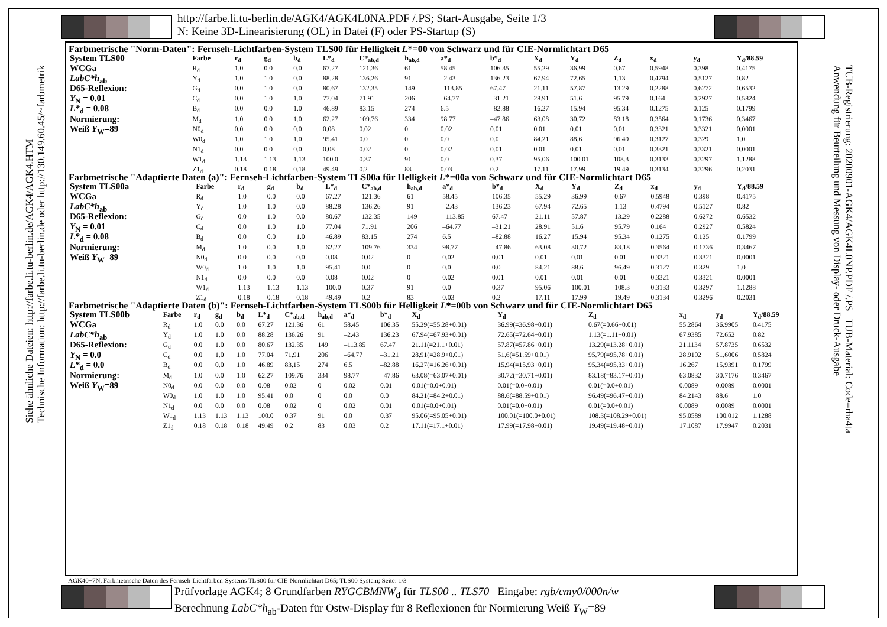http://farbe.li.tu-berlin.de/AGK4/AGK4L0NA.PDF /.PS; Start-Ausgabe, Seite 1/3
N: Keine 3D-Linearisierung (OL) in Datei (F) oder PS-Startup (S)
Siehe ähnliche Dateien: http://farbe.li.tu-berlin.de/AGK4/AGK4.HTM
Technische Information: http://farbe.li.tu-berlin.de oder http://130.149.60.45/~farbmetrik
TUB-Registrierung: 20200901-AGK4/AGK4L0NP.PDF /.PS TUB-Material: Code=rha4ta
Anwendung für Beurteilung und Messung von Display- oder Druck-Ausgabe
Farbmetrische "Norm-Daten": Fernseh-Lichtfarben-System TLS00 für Helligkeit L*=00 von Schwarz und für CIE-Normlichtart D65
| System TLS00 | Farbe | r<sub>d</sub> | g<sub>d</sub> | b<sub>d</sub> | L*<sub>d</sub> | C*<sub>ab,d</sub> | h<sub>ab,d</sub> | a*<sub>d</sub> | b*<sub>d</sub> | X<sub>d</sub> | Y<sub>d</sub> | Z<sub>d</sub> | x<sub>d</sub> | y<sub>d</sub> | Y<sub>d</sub>/88.59 |
| --- | --- | --- | --- | --- | --- | --- | --- | --- | --- | --- | --- | --- | --- | --- | --- |
| WCGa | R<sub>d</sub> | 1.0 | 0.0 | 0.0 | 67.27 | 121.36 | 61 | 58.45 | 106.35 | 55.29 | 36.99 | 0.67 | 0.5948 | 0.398 | 0.4175 |
| LabC*h<sub>ab</sub> | Y<sub>d</sub> | 1.0 | 1.0 | 0.0 | 88.28 | 136.26 | 91 | –2.43 | 136.23 | 67.94 | 72.65 | 1.13 | 0.4794 | 0.5127 | 0.82 |
| D65-Reflexion: | G<sub>d</sub> | 0.0 | 1.0 | 0.0 | 80.67 | 132.35 | 149 | –113.85 | 67.47 | 21.11 | 57.87 | 13.29 | 0.2288 | 0.6272 | 0.6532 |
| Y<sub>N</sub> = 0.01 | C<sub>d</sub> | 0.0 | 1.0 | 1.0 | 77.04 | 71.91 | 206 | –64.77 | –31.21 | 28.91 | 51.6 | 95.79 | 0.164 | 0.2927 | 0.5824 |
| L*<sub>d</sub> = 0.08 | B<sub>d</sub> | 0.0 | 0.0 | 1.0 | 46.89 | 83.15 | 274 | 6.5 | –82.88 | 16.27 | 15.94 | 95.34 | 0.1275 | 0.125 | 0.1799 |
| Normierung: | M<sub>d</sub> | 1.0 | 0.0 | 1.0 | 62.27 | 109.76 | 334 | 98.77 | –47.86 | 63.08 | 30.72 | 83.18 | 0.3564 | 0.1736 | 0.3467 |
| Weiß Y<sub>W</sub>=89 | N0<sub>d</sub> | 0.0 | 0.0 | 0.0 | 0.08 | 0.02 | 0 | 0.02 | 0.01 | 0.01 | 0.01 | 0.01 | 0.3321 | 0.3321 | 0.0001 |
| | W0<sub>d</sub> | 1.0 | 1.0 | 1.0 | 95.41 | 0.0 | 0 | 0.0 | 0.0 | 84.21 | 88.6 | 96.49 | 0.3127 | 0.329 | 1.0 |
| | N1<sub>d</sub> | 0.0 | 0.0 | 0.0 | 0.08 | 0.02 | 0 | 0.02 | 0.01 | 0.01 | 0.01 | 0.01 | 0.3321 | 0.3321 | 0.0001 |
| | W1<sub>d</sub> | 1.13 | 1.13 | 1.13 | 100.0 | 0.37 | 91 | 0.0 | 0.37 | 95.06 | 100.01 | 108.3 | 0.3133 | 0.3297 | 1.1288 |
| | Z1<sub>d</sub> | 0.18 | 0.18 | 0.18 | 49.49 | 0.2 | 83 | 0.03 | 0.2 | 17.11 | 17.99 | 19.49 | 0.3134 | 0.3296 | 0.2031 |
Farbmetrische "Adaptierte Daten (a)": Fernseh-Lichtfarben-System TLS00a für Helligkeit L*=00a von Schwarz und für CIE-Normlichtart D65
| System TLS00a | Farbe | r<sub>d</sub> | g<sub>d</sub> | b<sub>d</sub> | L*<sub>d</sub> | C*<sub>ab,d</sub> | h<sub>ab,d</sub> | a*<sub>d</sub> | b*<sub>d</sub> | X<sub>d</sub> | Y<sub>d</sub> | Z<sub>d</sub> | x<sub>d</sub> | y<sub>d</sub> | Y<sub>d</sub>/88.59 |
| --- | --- | --- | --- | --- | --- | --- | --- | --- | --- | --- | --- | --- | --- | --- | --- |
| WCGa | R<sub>d</sub> | 1.0 | 0.0 | 0.0 | 67.27 | 121.36 | 61 | 58.45 | 106.35 | 55.29 | 36.99 | 0.67 | 0.5948 | 0.398 | 0.4175 |
| LabC*h<sub>ab</sub> | Y<sub>d</sub> | 1.0 | 1.0 | 0.0 | 88.28 | 136.26 | 91 | –2.43 | 136.23 | 67.94 | 72.65 | 1.13 | 0.4794 | 0.5127 | 0.82 |
| D65-Reflexion: | G<sub>d</sub> | 0.0 | 1.0 | 0.0 | 80.67 | 132.35 | 149 | –113.85 | 67.47 | 21.11 | 57.87 | 13.29 | 0.2288 | 0.6272 | 0.6532 |
| Y<sub>N</sub> = 0.01 | C<sub>d</sub> | 0.0 | 1.0 | 1.0 | 77.04 | 71.91 | 206 | –64.77 | –31.21 | 28.91 | 51.6 | 95.79 | 0.164 | 0.2927 | 0.5824 |
| L*<sub>d</sub> = 0.08 | B<sub>d</sub> | 0.0 | 0.0 | 1.0 | 46.89 | 83.15 | 274 | 6.5 | –82.88 | 16.27 | 15.94 | 95.34 | 0.1275 | 0.125 | 0.1799 |
| Normierung: | M<sub>d</sub> | 1.0 | 0.0 | 1.0 | 62.27 | 109.76 | 334 | 98.77 | –47.86 | 63.08 | 30.72 | 83.18 | 0.3564 | 0.1736 | 0.3467 |
| Weiß Y<sub>W</sub>=89 | N0<sub>d</sub> | 0.0 | 0.0 | 0.0 | 0.08 | 0.02 | 0 | 0.02 | 0.01 | 0.01 | 0.01 | 0.01 | 0.3321 | 0.3321 | 0.0001 |
| | W0<sub>d</sub> | 1.0 | 1.0 | 1.0 | 95.41 | 0.0 | 0 | 0.0 | 0.0 | 84.21 | 88.6 | 96.49 | 0.3127 | 0.329 | 1.0 |
| | N1<sub>d</sub> | 0.0 | 0.0 | 0.0 | 0.08 | 0.02 | 0 | 0.02 | 0.01 | 0.01 | 0.01 | 0.01 | 0.3321 | 0.3321 | 0.0001 |
| | W1<sub>d</sub> | 1.13 | 1.13 | 1.13 | 100.0 | 0.37 | 91 | 0.0 | 0.37 | 95.06 | 100.01 | 108.3 | 0.3133 | 0.3297 | 1.1288 |
| | Z1<sub>d</sub> | 0.18 | 0.18 | 0.18 | 49.49 | 0.2 | 83 | 0.03 | 0.2 | 17.11 | 17.99 | 19.49 | 0.3134 | 0.3296 | 0.2031 |
Farbmetrische "Adaptierte Daten (b)": Fernseh-Lichtfarben-System TLS00b für Helligkeit L*=00b von Schwarz und für CIE-Normlichtart D65
| System TLS00b | Farbe | r<sub>d</sub> | g<sub>d</sub> | b<sub>d</sub> | L*<sub>d</sub> | C*<sub>ab,d</sub> | h<sub>ab,d</sub> | a*<sub>d</sub> | b*<sub>d</sub> | X<sub>d</sub> | Y<sub>d</sub> | Z<sub>d</sub> | x<sub>d</sub> | y<sub>d</sub> | Y<sub>d</sub>/88.59 |
| --- | --- | --- | --- | --- | --- | --- | --- | --- | --- | --- | --- | --- | --- | --- | --- |
| WCGa | R<sub>d</sub> | 1.0 | 0.0 | 0.0 | 67.27 | 121.36 | 61 | 58.45 | 106.35 | 55.29(=55.28+0.01) | 36.99(=36.98+0.01) | 0.67(=0.66+0.01) | 55.2864 | 36.9905 | 0.4175 |
| LabC*h<sub>ab</sub> | Y<sub>d</sub> | 1.0 | 1.0 | 0.0 | 88.28 | 136.26 | 91 | –2.43 | 136.23 | 67.94(=67.93+0.01) | 72.65(=72.64+0.01) | 1.13(=1.11+0.01) | 67.9385 | 72.652 | 0.82 |
| D65-Reflexion: | G<sub>d</sub> | 0.0 | 1.0 | 0.0 | 80.67 | 132.35 | 149 | –113.85 | 67.47 | 21.11(=21.1+0.01) | 57.87(=57.86+0.01) | 13.29(=13.28+0.01) | 21.1134 | 57.8735 | 0.6532 |
| Y<sub>N</sub> = 0.0 | C<sub>d</sub> | 0.0 | 1.0 | 1.0 | 77.04 | 71.91 | 206 | –64.77 | –31.21 | 28.91(=28.9+0.01) | 51.6(=51.59+0.01) | 95.79(=95.78+0.01) | 28.9102 | 51.6006 | 0.5824 |
| L*<sub>d</sub> = 0.0 | B<sub>d</sub> | 0.0 | 0.0 | 1.0 | 46.89 | 83.15 | 274 | 6.5 | –82.88 | 16.27(=16.26+0.01) | 15.94(=15.93+0.01) | 95.34(=95.33+0.01) | 16.267 | 15.9391 | 0.1799 |
| Normierung: | M<sub>d</sub> | 1.0 | 0.0 | 1.0 | 62.27 | 109.76 | 334 | 98.77 | –47.86 | 63.08(=63.07+0.01) | 30.72(=30.71+0.01) | 83.18(=83.17+0.01) | 63.0832 | 30.7176 | 0.3467 |
| Weiß Y<sub>W</sub>=89 | N0<sub>d</sub> | 0.0 | 0.0 | 0.0 | 0.08 | 0.02 | 0 | 0.02 | 0.01 | 0.01(=0.0+0.01) | 0.01(=0.0+0.01) | 0.01(=0.0+0.01) | 0.0089 | 0.0089 | 0.0001 |
| | W0<sub>d</sub> | 1.0 | 1.0 | 1.0 | 95.41 | 0.0 | 0 | 0.0 | 0.0 | 84.21(=84.2+0.01) | 88.6(=88.59+0.01) | 96.49(=96.47+0.01) | 84.2143 | 88.6 | 1.0 |
| | N1<sub>d</sub> | 0.0 | 0.0 | 0.0 | 0.08 | 0.02 | 0 | 0.02 | 0.01 | 0.01(=0.0+0.01) | 0.01(=0.0+0.01) | 0.01(=0.0+0.01) | 0.0089 | 0.0089 | 0.0001 |
| | W1<sub>d</sub> | 1.13 | 1.13 | 1.13 | 100.0 | 0.37 | 91 | 0.0 | 0.37 | 95.06(=95.05+0.01) | 100.01(=100.0+0.01) | 108.3(=108.29+0.01) | 95.0589 | 100.012 | 1.1288 |
| | Z1<sub>d</sub> | 0.18 | 0.18 | 0.18 | 49.49 | 0.2 | 83 | 0.03 | 0.2 | 17.11(=17.1+0.01) | 17.99(=17.98+0.01) | 19.49(=19.48+0.01) | 17.1087 | 17.9947 | 0.2031 |
AGK40−7N, Farbmetrische Daten des Fernseh-Lichtfarben-Systems TLS00 für CIE-Normlichtart D65; TLS00 System; Seite: 1/3
Prüfvorlage AGK4; 8 Grundfarben RYGCBMNW<sub>d</sub> für TLS00 .. TLS70 Eingabe: rgb/cmy0/000n/w
Berechnung LabC*h<sub>ab</sub>-Daten für Ostw-Display für 8 Reflexionen für Normierung Weiß Y<sub>W</sub>=89